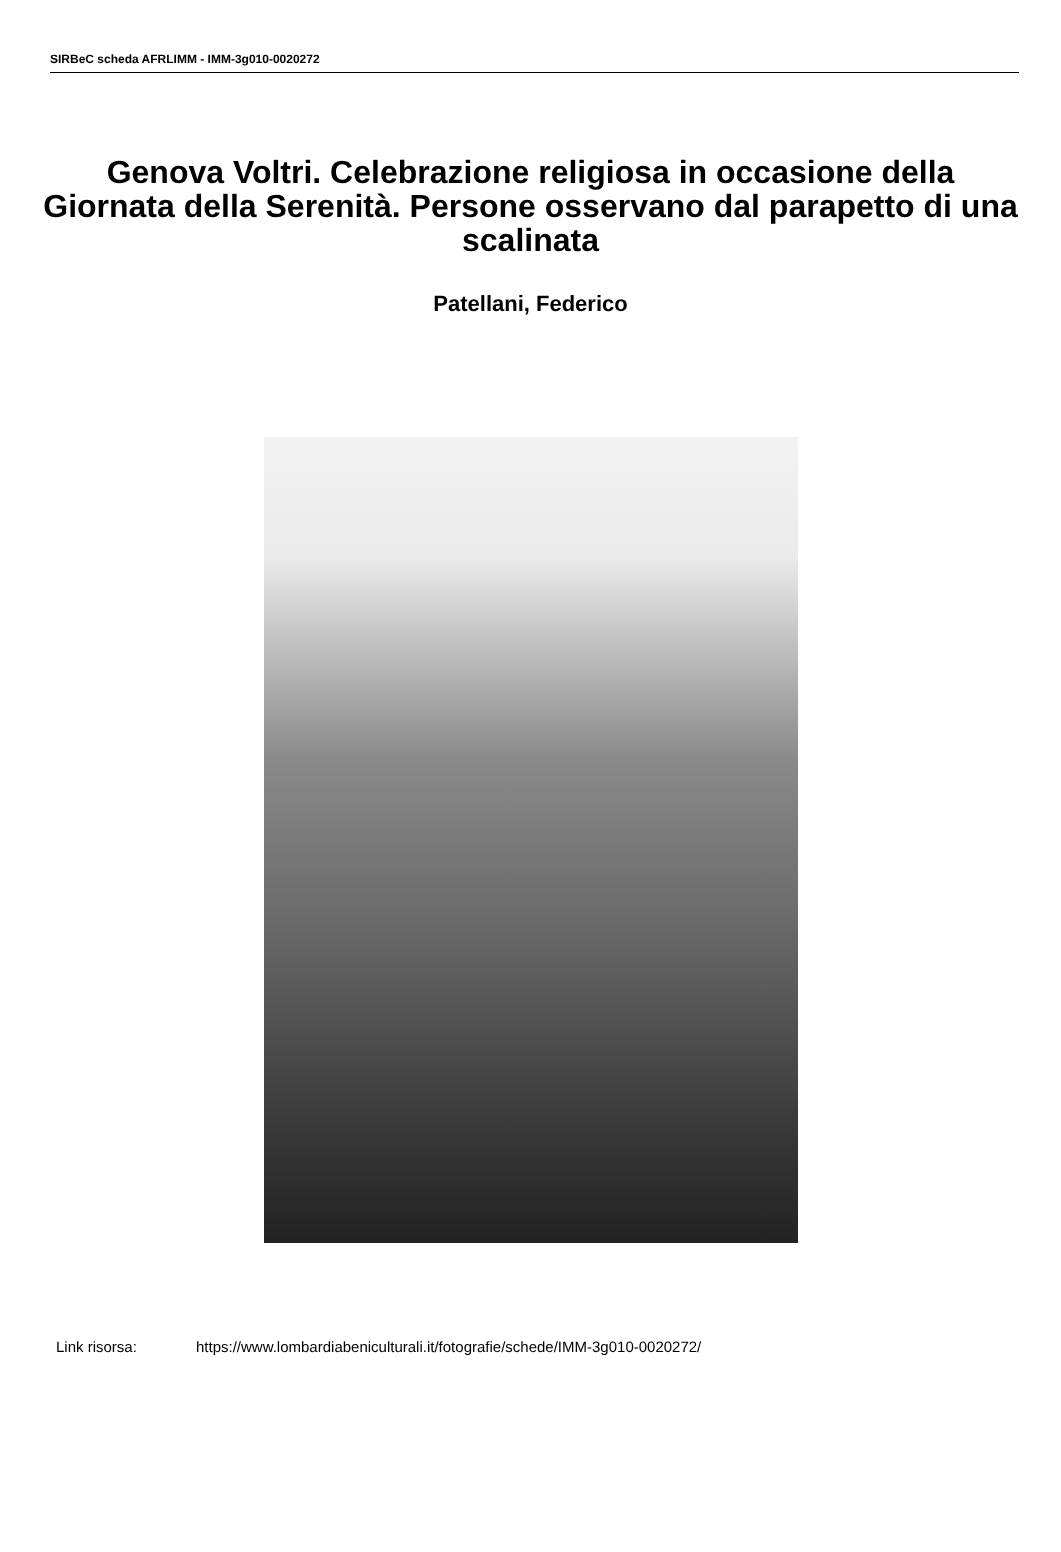SIRBeC scheda AFRLIMM - IMM-3g010-0020272
Genova Voltri. Celebrazione religiosa in occasione della Giornata della Serenità. Persone osservano dal parapetto di una scalinata
Patellani, Federico
Link risorsa: https://www.lombardiabeniculturali.it/fotografie/schede/IMM-3g010-0020272/